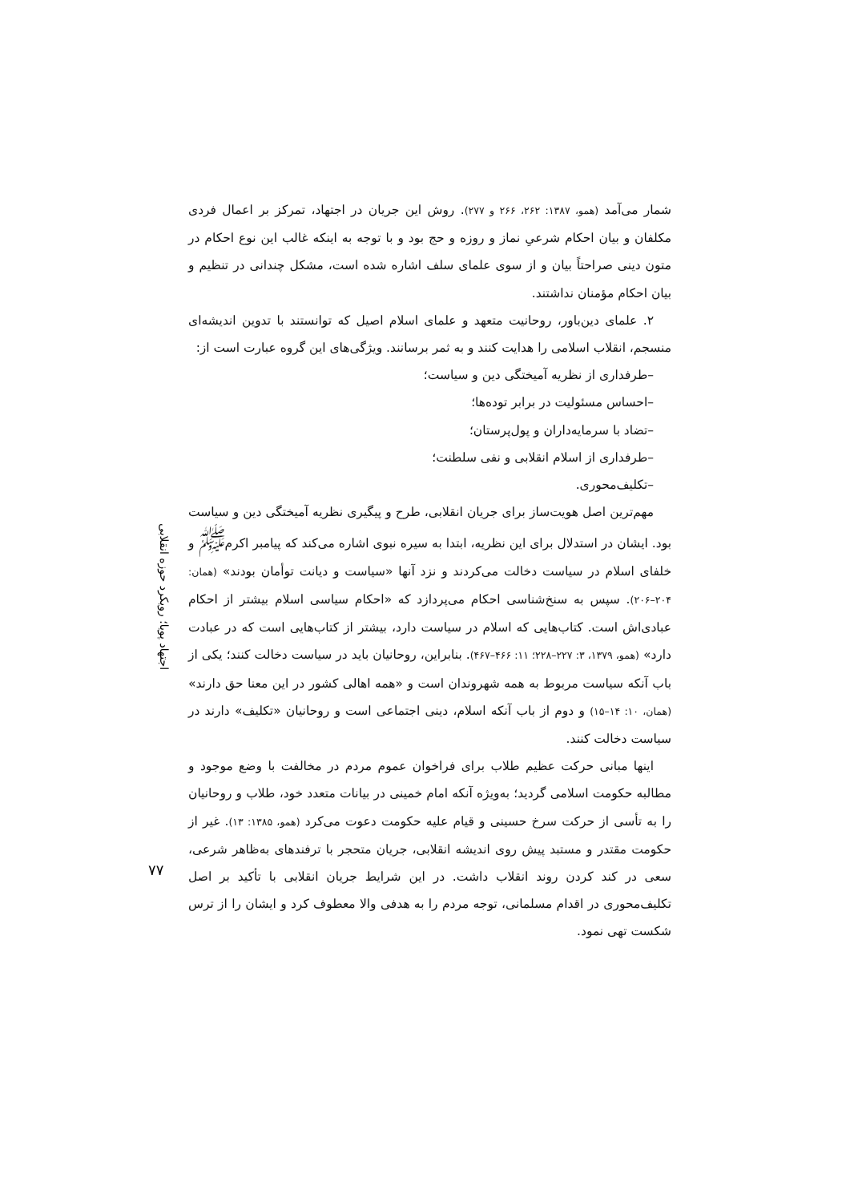اجتهاد پویا؛ رویکرد حوزه انقلابی
شمار می‌آمد (همو، ۱۳۸۷: ۲۶۲، ۲۶۶ و ۲۷۷). روش این جریان در اجتهاد، تمرکز بر اعمال فردی مکلفان و بیان احکام شرعیِ نماز و روزه و حج بود و با توجه به اینکه غالب این نوع احکام در متون دینی صراحتاً بیان و از سوی علمای سلف اشاره شده است، مشکل چندانی در تنظیم و بیان احکام مؤمنان نداشتند.
۲. علمای دین‌باور، روحانیت متعهد و علمای اسلام اصیل که توانستند با تدوین اندیشه‌ای منسجم، انقلاب اسلامی را هدایت کنند و به ثمر برسانند. ویژگی‌های این گروه عبارت است از:
–طرفداری از نظریه آمیختگی دین و سیاست؛
–احساس مسئولیت در برابر توده‌ها؛
–تضاد با سرمایه‌داران و پول‌پرستان؛
–طرفداری از اسلام انقلابی و نفی سلطنت؛
–تکلیف‌محوری.
مهم‌ترین اصل هویت‌ساز برای جریان انقلابی، طرح و پیگیری نظریه آمیختگی دین و سیاست بود. ایشان در استدلال برای این نظریه، ابتدا به سیره نبوی اشاره می‌کند که پیامبر اکرم<sup>ﷺ</sup> و خلفای اسلام در سیاست دخالت می‌کردند و نزد آنها «سیاست و دیانت توأمان بودند» (همان: ۲۰۴–۲۰۶). سپس به سنخ‌شناسی احکام می‌پردازد که «احکام سیاسی اسلام بیشتر از احکام عبادی‌اش است. کتاب‌هایی که اسلام در سیاست دارد، بیشتر از کتاب‌هایی است که در عبادت دارد» (همو، ۱۳۷۹، ۳: ۲۲۷–۲۲۸؛ ۱۱: ۴۶۶–۴۶۷). بنابراین، روحانیان باید در سیاست دخالت کنند؛ یکی از باب آنکه سیاست مربوط به همه شهروندان است و «همه اهالی کشور در این معنا حق دارند» (همان، ۱۰: ۱۴–۱۵) و دوم از باب آنکه اسلام، دینی اجتماعی است و روحانیان «تکلیف» دارند در سیاست دخالت کنند.
اینها مبانی حرکت عظیم طلاب برای فراخوان عموم مردم در مخالفت با وضع موجود و مطالبه حکومت اسلامی گردید؛ به‌ویژه آنکه امام خمینی در بیانات متعدد خود، طلاب و روحانیان را به تأسی از حرکت سرخ حسینی و قیام علیه حکومت دعوت می‌کرد (همو، ۱۳۸۵: ۱۳). غیر از حکومت مقتدر و مستبد پیش روی اندیشه انقلابی، جریان متحجر با ترفندهای به‌ظاهر شرعی، سعی در کند کردن روند انقلاب داشت. در این شرایط جریان انقلابی با تأکید بر اصل تکلیف‌محوری در اقدام مسلمانی، توجه مردم را به هدفی والا معطوف کرد و ایشان را از ترس شکست تهی نمود.
۷۷